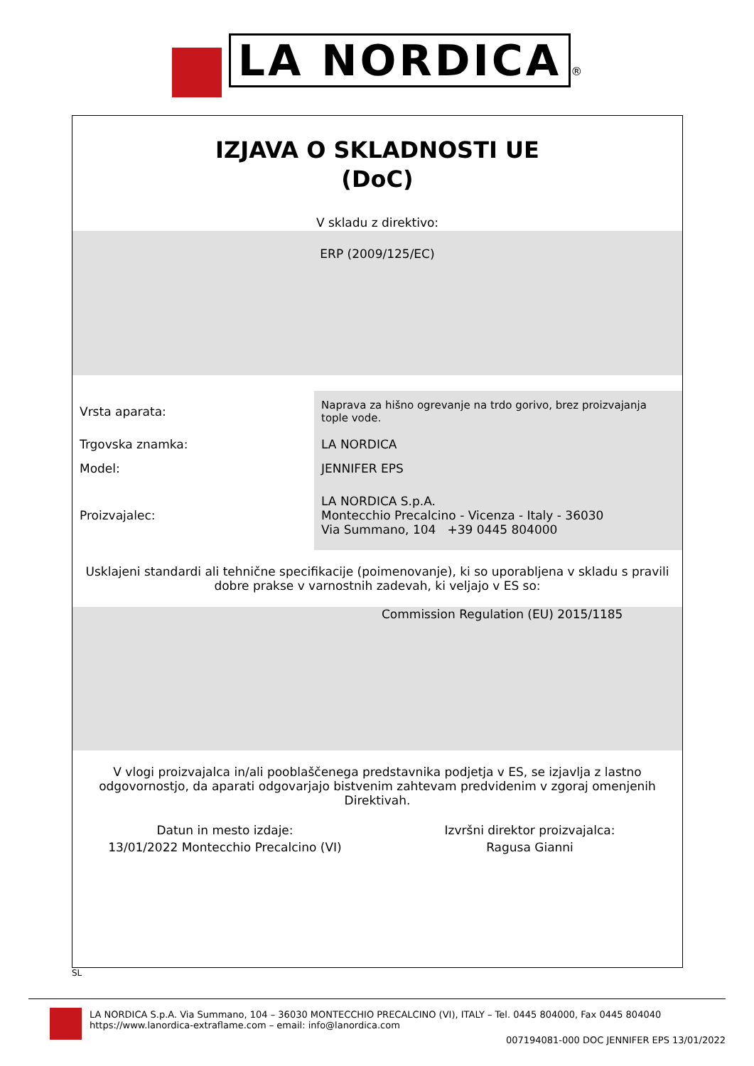LA NORDICA ®
IZJAVA O SKLADNOSTI UE
(DoC)
V skladu z direktivo:
ERP (2009/125/EC)
| Vrsta aparata: | Naprava za hišno ogrevanje na trdo gorivo, brez proizvajanja tople vode. |
| Trgovska znamka: | LA NORDICA |
| Model: | JENNIFER EPS |
| Proizvajalec: | LA NORDICA S.p.A. Montecchio Precalcino - Vicenza - Italy - 36030 Via Summano, 104 +39 0445 804000 |
Usklajeni standardi ali tehnične specifikacije (poimenovanje), ki so uporabljena v skladu s pravili dobre prakse v varnostnih zadevah, ki veljajo v ES so:
Commission Regulation (EU) 2015/1185
V vlogi proizvajalca in/ali pooblaščenega predstavnika podjetja v ES, se izjavlja z lastno odgovornostjo, da aparati odgovarjajo bistvenim zahtevam predvidenim v zgoraj omenjenih Direktivah.
Datun in mesto izdaje:
13/01/2022 Montecchio Precalcino (VI)
Izvršni direktor proizvajalca:
Ragusa Gianni
SL
LA NORDICA S.p.A. Via Summano, 104 – 36030 MONTECCHIO PRECALCINO (VI), ITALY – Tel. 0445 804000, Fax 0445 804040
https://www.lanordica-extraflame.com – email: info@lanordica.com
007194081-000 DOC JENNIFER EPS 13/01/2022